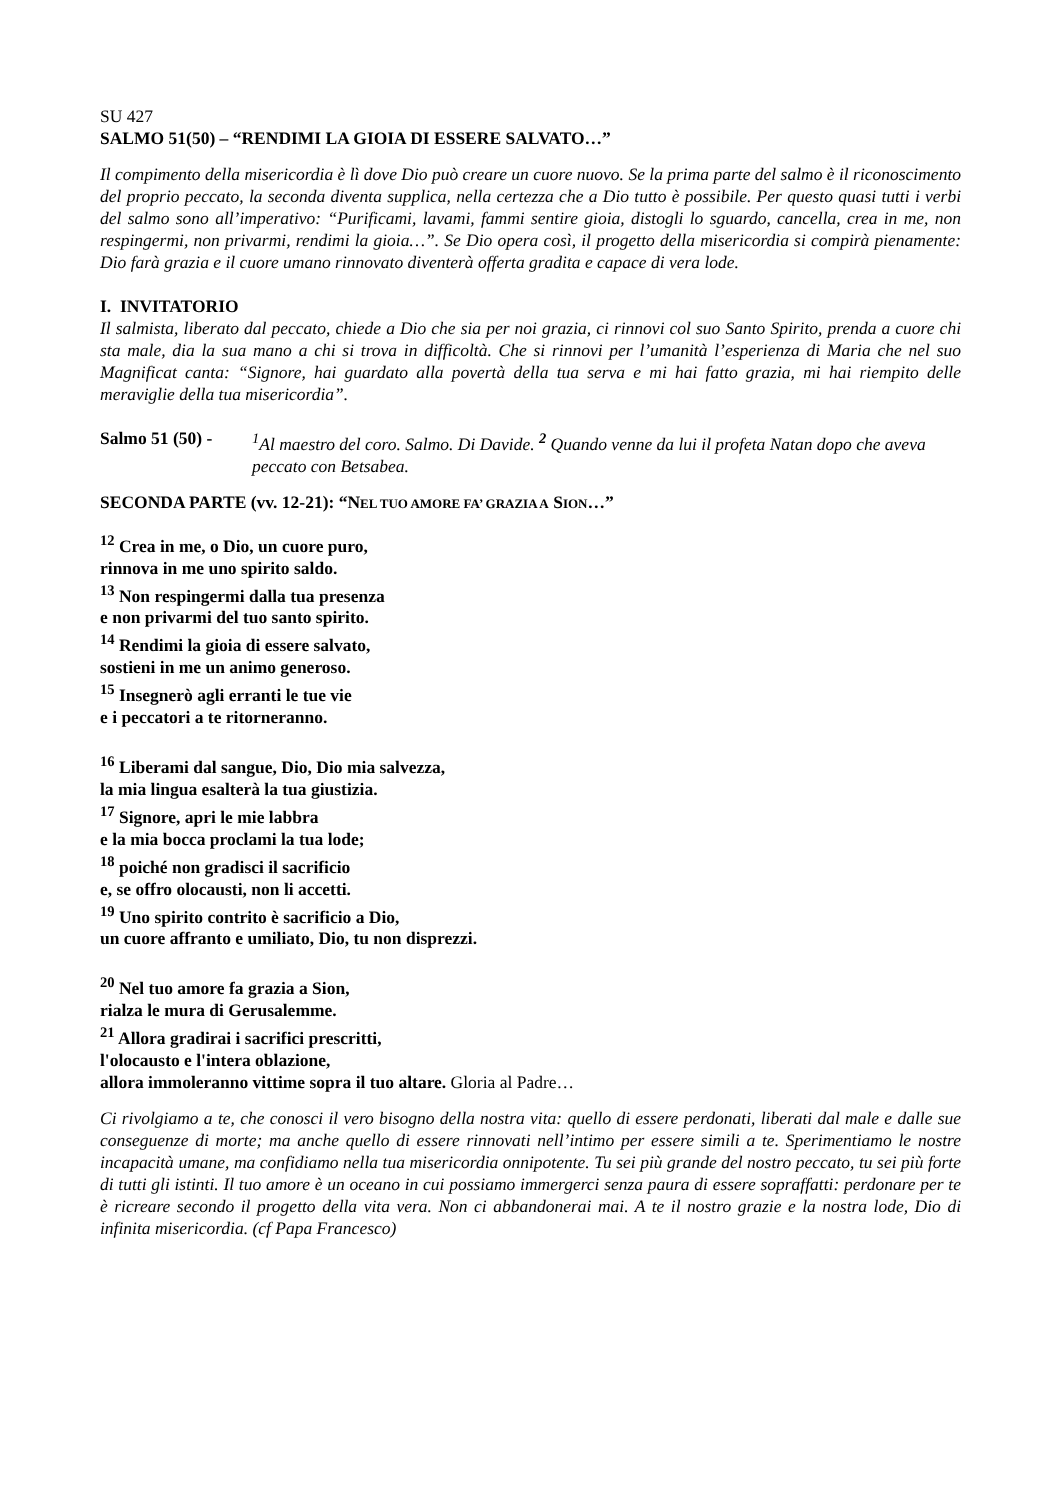SU 427
SALMO 51(50) – “RENDIMI LA GIOIA DI ESSERE SALVATO…”
Il compimento della misericordia è lì dove Dio può creare un cuore nuovo. Se la prima parte del salmo è il riconoscimento del proprio peccato, la seconda diventa supplica, nella certezza che a Dio tutto è possibile. Per questo quasi tutti i verbi del salmo sono all’imperativo: “Purificami, lavami, fammi sentire gioia, distogli lo sguardo, cancella, crea in me, non respingermi, non privarmi, rendimi la gioia…”. Se Dio opera così, il progetto della misericordia si compirà pienamente: Dio farà grazia e il cuore umano rinnovato diventerà offerta gradita e capace di vera lode.
I. INVITATORIO
Il salmista, liberato dal peccato, chiede a Dio che sia per noi grazia, ci rinnovi col suo Santo Spirito, prenda a cuore chi sta male, dia la sua mano a chi si trova in difficoltà. Che si rinnovi per l’umanità l’esperienza di Maria che nel suo Magnificat canta: “Signore, hai guardato alla povertà della tua serva e mi hai fatto grazia, mi hai riempito delle meraviglie della tua misericordia”.
Salmo 51 (50) -
<sup>1</sup> Al maestro del coro. Salmo. Di Davide. <sup>2</sup> Quando venne da lui il profeta Natan dopo che aveva peccato con Betsabea.
SECONDA PARTE (vv. 12-21): “NEL TUO AMORE FA’ GRAZIA A SION…”
<sup>12</sup> Crea in me, o Dio, un cuore puro,
rinnova in me uno spirito saldo.
<sup>13</sup> Non respingermi dalla tua presenza
e non privarmi del tuo santo spirito.
<sup>14</sup> Rendimi la gioia di essere salvato,
sostieni in me un animo generoso.
<sup>15</sup> Insegnerò agli erranti le tue vie
e i peccatori a te ritorneranno.
<sup>16</sup> Liberami dal sangue, Dio, Dio mia salvezza,
la mia lingua esalterà la tua giustizia.
<sup>17</sup> Signore, apri le mie labbra
e la mia bocca proclami la tua lode;
<sup>18</sup> poiché non gradisci il sacrificio
e, se offro olocausti, non li accetti.
<sup>19</sup> Uno spirito contrito è sacrificio a Dio,
un cuore affranto e umiliato, Dio, tu non disprezzi.
<sup>20</sup> Nel tuo amore fa grazia a Sion,
rialza le mura di Gerusalemme.
<sup>21</sup> Allora gradirai i sacrifici prescritti,
l'olocausto e l'intera oblazione,
allora immoleranno vittime sopra il tuo altare. Gloria al Padre…
Ci rivolgiamo a te, che conosci il vero bisogno della nostra vita: quello di essere perdonati, liberati dal male e dalle sue conseguenze di morte; ma anche quello di essere rinnovati nell’intimo per essere simili a te. Sperimentiamo le nostre incapacità umane, ma confidiamo nella tua misericordia onnipotente. Tu sei più grande del nostro peccato, tu sei più forte di tutti gli istinti. Il tuo amore è un oceano in cui possiamo immergerci senza paura di essere sopraffatti: perdonare per te è ricreare secondo il progetto della vita vera. Non ci abbandonerai mai. A te il nostro grazie e la nostra lode, Dio di infinita misericordia. (cf Papa Francesco)